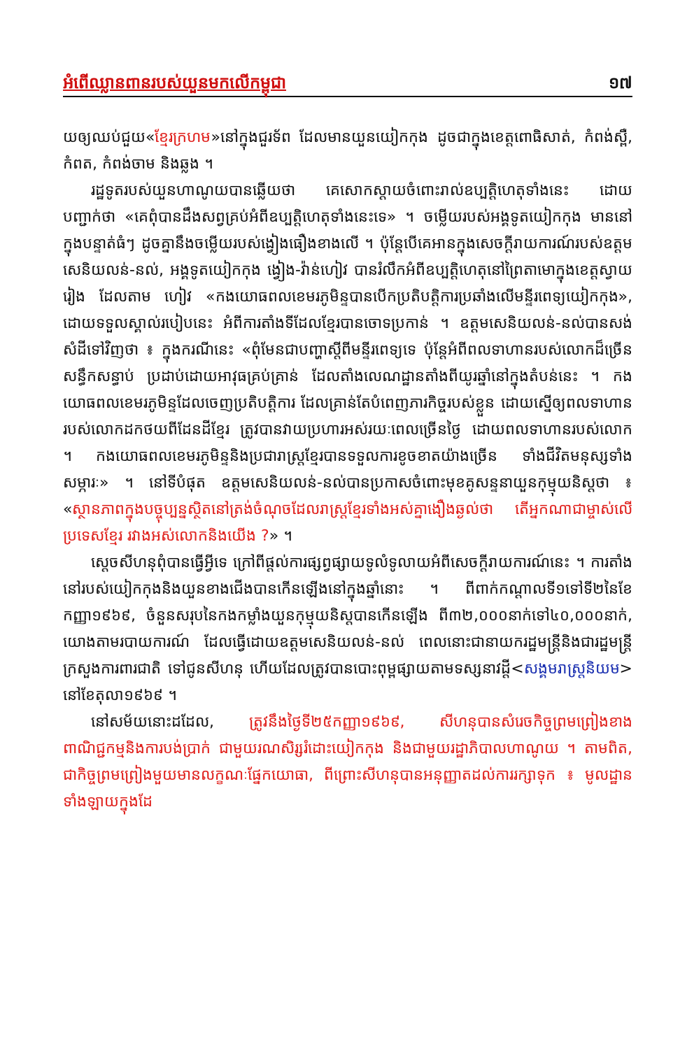អំពើឈ្លានពានរបស់យួនមកលើកម្ពុជា ១៧
យឲ្យឈប់ជួយ«ខ្មែរក្រហម»នៅក្នុងជួរទ័ព ដែលមានយួនយៀកកុង ដូចជាក្នុងខេត្តពោធិសាត់, កំពង់ស្ពឺ, កំពត, កំពង់ចាម និងឆ្លង ។
រដ្ឋទូតរបស់យួនហាណូយបានឆ្លើយថា គេសោកស្តាយចំពោះរាល់ឧប្បត្តិហេតុទាំងនេះ ដោយបញ្ជាក់ថា «គេពុំបានដឹងសព្វគ្រប់អំពីឧប្បត្តិហេតុទាំងនេះទេ» ។ ចម្លើយរបស់អង្គទូតយៀកកុង មាននៅក្នុងបន្ទាត់ធំៗ ដូចគ្នានឹងចម្លើយរបស់ង្វៀងធឿងខាងលើ ។ ប៉ុន្តែបើគេអានក្នុងសេចក្តីរាយការណ៍របស់ឧត្តមសេនិយលន់-នល់, អង្គទូតយៀកកុង ង្វៀង-វ៉ាន់ហៀវ បានរំលឹកអំពីឧប្បត្តិហេតុនៅព្រៃតាមោក្នុងខេត្តស្វាយរៀង ដែលតាម ហៀវ «កងយោធពលខេមរភូមិន្ទបានបើកប្រតិបត្តិការប្រឆាំងលើមន្ទីរពេទ្យយៀកកុង», ដោយទទួលស្គាល់របៀបនេះ អំពីការតាំងទីដែលខ្មែរបានចោទប្រកាន់ ។ ឧត្តមសេនិយលន់-នល់បានសង់សំដីទៅវិញថា ៖ ក្នុងករណីនេះ «ពុំមែនជាបញ្ហាស្តីពីមន្ទីរពេទ្យទេ ប៉ុន្តែអំពីពលទាហានរបស់លោកដ៏ច្រើនសន្ធឹកសន្ធាប់ ប្រដាប់ដោយអាវុធគ្រប់គ្រាន់ ដែលតាំងលេណដ្ឋានតាំងពីយូរឆ្នាំនៅក្នុងតំបន់នេះ ។ កងយោធពលខេមរភូមិន្ទដែលចេញប្រតិបត្តិការ ដែលគ្រាន់តែបំពេញភារកិច្ចរបស់ខ្លួន ដោយស្នើឲ្យពលទាហានរបស់លោកដកថយពីដែនដីខ្មែរ ត្រូវបានវាយប្រហារអស់រយៈពេលច្រើនថ្ងៃ ដោយពលទាហានរបស់លោក ។ កងយោធពលខេមរភូមិន្ទនិងប្រជារាស្ត្រខ្មែរបានទទួលការខូចខាតយ៉ាងច្រើន ទាំងជីវិតមនុស្សទាំងសម្ភារៈ» ។ នៅទីបំផុត ឧត្តមសេនិយលន់-នល់បានប្រកាសចំពោះមុខគូសន្ទនាយួនកុម្មុយនិស្តថា ៖ «ស្ថានភាពក្នុងបច្ចុប្បន្នស្ថិតនៅត្រង់ចំណុចដែលរាស្ត្រខ្មែរទាំងអស់គ្នាងឿងឆ្ងល់ថា តើអ្នកណាជាម្ចាស់លើប្រទេសខ្មែរ រវាងអស់លោកនិងយើង ?» ។
ស្តេចសីហនុពុំបានធ្វើអ្វីទេ ក្រៅពីផ្តល់ការផ្សព្វផ្សាយទូលំទូលាយអំពីសេចក្តីរាយការណ៍នេះ ។ ការតាំងនៅរបស់យៀកកុងនិងយួនខាងជើងបានកើនឡើងនៅក្នុងឆ្នាំនោះ ។ ពីពាក់កណ្តាលទី១ទៅទី២នៃខែកញ្ញា១៩៦៩, ចំនួនសរុបនៃកងកម្លាំងយួនកុម្មុយនិស្តបានកើនឡើង ពី៣២,០០០នាក់ទៅ៤០,០០០នាក់, យោងតាមរបាយការណ៍ ដែលធ្វើដោយឧត្តមសេនិយលន់-នល់ ពេលនោះជានាយករដ្ឋមន្ត្រីនិងជារដ្ឋមន្ត្រីក្រសួងការពារជាតិ ទៅជូនសីហនុ ហើយដែលត្រូវបានបោះពុម្ពផ្សាយតាមទស្សនាវដ្តី<សង្គមរាស្ត្រនិយម> នៅខែតុលា១៩៦៩ ។
នៅសម័យនោះដដែល, ត្រូវនឹងថ្ងៃទី២៥កញ្ញា១៩៦៩, សីហនុបានសំរេចកិច្ចព្រមព្រៀងខាងពាណិជ្ជកម្មនិងការបង់ប្រាក់ ជាមួយរណសិរ្សរំដោះយៀកកុង និងជាមួយរដ្ឋាភិបាលហាណូយ ។ តាមពិត, ជាកិច្ចព្រមព្រៀងមួយមានលក្ខណៈផ្នែកយោធា, ពីព្រោះសីហនុបានអនុញ្ញាតដល់ការរក្សាទុក ៖ មូលដ្ឋានទាំងឡាយក្នុងដែ